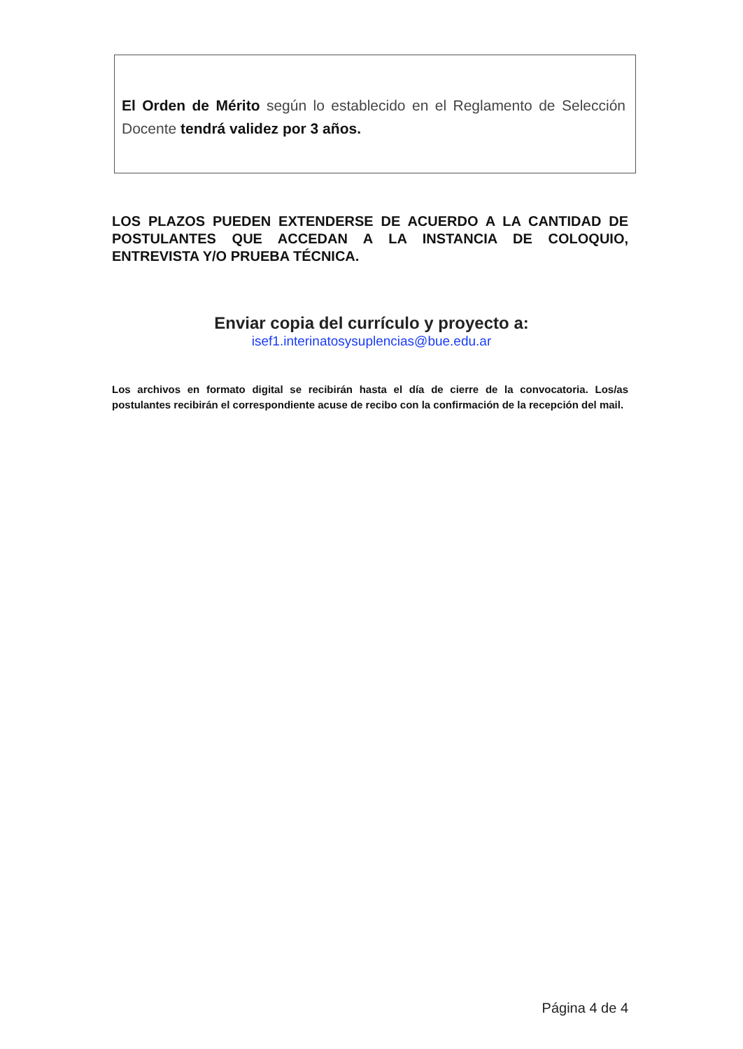El Orden de Mérito según lo establecido en el Reglamento de Selección Docente tendrá validez por 3 años.
LOS PLAZOS PUEDEN EXTENDERSE DE ACUERDO A LA CANTIDAD DE POSTULANTES QUE ACCEDAN A LA INSTANCIA DE COLOQUIO, ENTREVISTA Y/O PRUEBA TÉCNICA.
Enviar copia del currículo y proyecto a:
isef1.interinatosysuplencias@bue.edu.ar
Los archivos en formato digital se recibirán hasta el día de cierre de la convocatoria. Los/as postulantes recibirán el correspondiente acuse de recibo con la confirmación de la recepción del mail.
Página 4 de 4